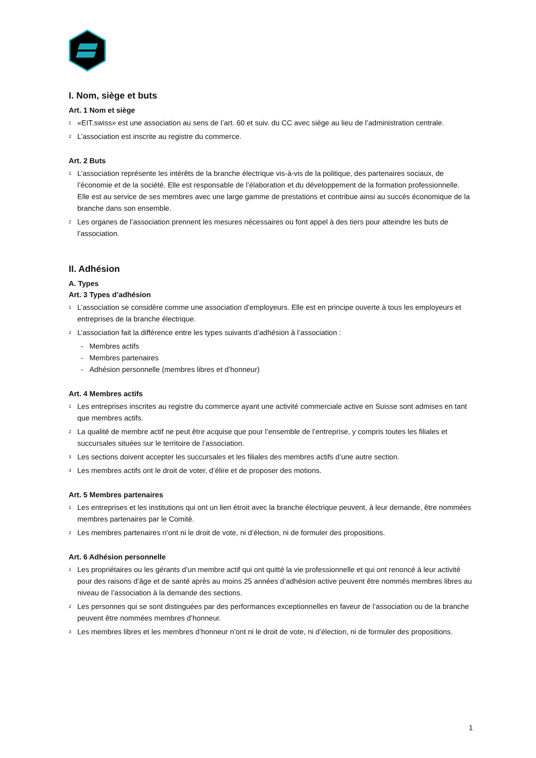I. Nom, siège et buts
Art. 1 Nom et siège
<sup>1</sup> «EIT.swiss» est une association au sens de l’art. 60 et suiv. du CC avec siège au lieu de l’administration centrale.
<sup>2</sup> L’association est inscrite au registre du commerce.
Art. 2 Buts
<sup>1</sup> L’association représente les intérêts de la branche électrique vis-à-vis de la politique, des partenaires sociaux, de l’économie et de la société. Elle est responsable de l’élaboration et du développement de la formation professionnelle. Elle est au service de ses membres avec une large gamme de prestations et contribue ainsi au succès économique de la branche dans son ensemble.
<sup>2</sup> Les organes de l’association prennent les mesures nécessaires ou font appel à des tiers pour atteindre les buts de l’association.
II. Adhésion
A. Types
Art. 3 Types d’adhésion
<sup>1</sup> L’association se considère comme une association d’employeurs. Elle est en principe ouverte à tous les employeurs et entreprises de la branche électrique.
<sup>2</sup> L’association fait la différence entre les types suivants d’adhésion à l’association :
- Membres actifs
- Membres partenaires
- Adhésion personnelle (membres libres et d’honneur)
Art. 4 Membres actifs
<sup>1</sup> Les entreprises inscrites au registre du commerce ayant une activité commerciale active en Suisse sont admises en tant que membres actifs.
<sup>2</sup> La qualité de membre actif ne peut être acquise que pour l’ensemble de l’entreprise, y compris toutes les filiales et succursales situées sur le territoire de l’association.
<sup>3</sup> Les sections doivent accepter les succursales et les filiales des membres actifs d’une autre section.
<sup>4</sup> Les membres actifs ont le droit de voter, d’élire et de proposer des motions.
Art. 5 Membres partenaires
<sup>1</sup> Les entreprises et les institutions qui ont un lien étroit avec la branche électrique peuvent, à leur demande, être nommées membres partenaires par le Comité.
<sup>2</sup> Les membres partenaires n’ont ni le droit de vote, ni d’élection, ni de formuler des propositions.
Art. 6 Adhésion personnelle
<sup>1</sup> Les propriétaires ou les gérants d’un membre actif qui ont quitté la vie professionnelle et qui ont renoncé à leur activité pour des raisons d’âge et de santé après au moins 25 années d’adhésion active peuvent être nommés membres libres au niveau de l’association à la demande des sections.
<sup>2</sup> Les personnes qui se sont distinguées par des performances exceptionnelles en faveur de l’association ou de la branche peuvent être nommées membres d’honneur.
<sup>3</sup> Les membres libres et les membres d’honneur n’ont ni le droit de vote, ni d’élection, ni de formuler des propositions.
1